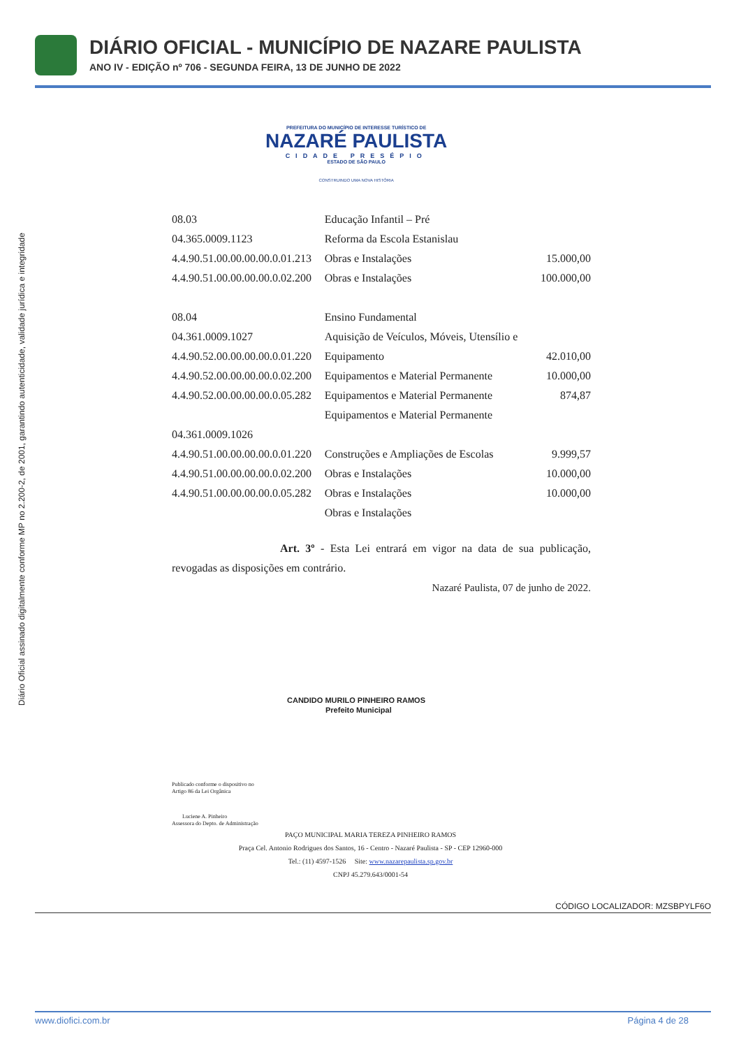DIÁRIO OFICIAL - MUNICÍPIO DE NAZARE PAULISTA
ANO IV - EDIÇÃO nº 706 - SEGUNDA FEIRA, 13 DE JUNHO DE 2022
Diário Oficial assinado digitalmente conforme MP no 2.200-2, de 2001, garantindo autenticidade, validade jurídica e integridade
PREFEITURA DO MUNICÍPIO DE INTERESSE TURÍSTICO DE
NAZARÉ PAULISTA
CIDADE PRESÉPIO
ESTADO DE SÃO PAULO
CONSTRUINDO UMA NOVA HISTÓRIA
| 08.03 | Educação Infantil – Pré | |
| 04.365.0009.1123 | Reforma da Escola Estanislau | |
| 4.4.90.51.00.00.00.00.0.01.213 | Obras e Instalações | 15.000,00 |
| 4.4.90.51.00.00.00.00.0.02.200 | Obras e Instalações | 100.000,00 |
| 08.04 | Ensino Fundamental | |
| 04.361.0009.1027 | Aquisição de Veículos, Móveis, Utensílio e | |
| 4.4.90.52.00.00.00.00.0.01.220 | Equipamento | 42.010,00 |
| 4.4.90.52.00.00.00.00.0.02.200 | Equipamentos e Material Permanente | 10.000,00 |
| 4.4.90.52.00.00.00.00.0.05.282 | Equipamentos e Material Permanente | 874,87 |
| | Equipamentos e Material Permanente | |
| 04.361.0009.1026 | | |
| 4.4.90.51.00.00.00.00.0.01.220 | Construções e Ampliações de Escolas | 9.999,57 |
| 4.4.90.51.00.00.00.00.0.02.200 | Obras e Instalações | 10.000,00 |
| 4.4.90.51.00.00.00.00.0.05.282 | Obras e Instalações | 10.000,00 |
| | Obras e Instalações | |
Art. 3º - Esta Lei entrará em vigor na data de sua publicação, revogadas as disposições em contrário.
Nazaré Paulista, 07 de junho de 2022.
CANDIDO MURILO PINHEIRO RAMOS
Prefeito Municipal
Publicado conforme o dispositivo no
Artigo 86 da Lei Orgânica
Luciene A. Pinheiro
Assessora do Depto. de Administração
PAÇO MUNICIPAL MARIA TEREZA PINHEIRO RAMOS
Praça Cel. Antonio Rodrigues dos Santos, 16 - Centro - Nazaré Paulista - SP - CEP 12960-000
Tel.: (11) 4597-1526 Site: www.nazarepaulista.sp.gov.br
CNPJ 45.279.643/0001-54
CÓDIGO LOCALIZADOR: MZSBPYLF6O
www.diofici.com.br Página 4 de 28